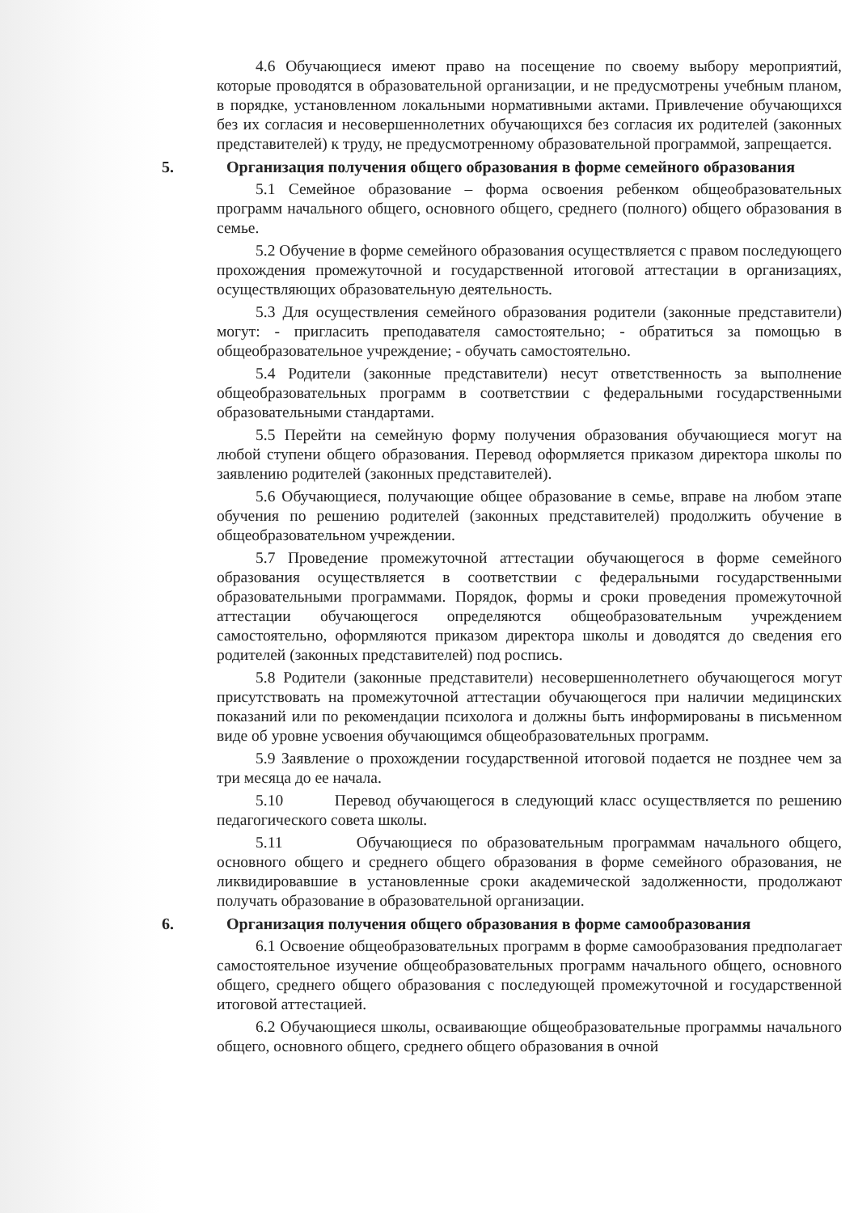4.6 Обучающиеся имеют право на посещение по своему выбору мероприятий, которые проводятся в образовательной организации, и не предусмотрены учебным планом, в порядке, установленном локальными нормативными актами. Привлечение обучающихся без их согласия и несовершеннолетних обучающихся без согласия их родителей (законных представителей) к труду, не предусмотренному образовательной программой, запрещается.
5. Организация получения общего образования в форме семейного образования
5.1 Семейное образование – форма освоения ребенком общеобразовательных программ начального общего, основного общего, среднего (полного) общего образования в семье.
5.2 Обучение в форме семейного образования осуществляется с правом последующего прохождения промежуточной и государственной итоговой аттестации в организациях, осуществляющих образовательную деятельность.
5.3 Для осуществления семейного образования родители (законные представители) могут: - пригласить преподавателя самостоятельно; - обратиться за помощью в общеобразовательное учреждение; - обучать самостоятельно.
5.4 Родители (законные представители) несут ответственность за выполнение общеобразовательных программ в соответствии с федеральными государственными образовательными стандартами.
5.5 Перейти на семейную форму получения образования обучающиеся могут на любой ступени общего образования. Перевод оформляется приказом директора школы по заявлению родителей (законных представителей).
5.6 Обучающиеся, получающие общее образование в семье, вправе на любом этапе обучения по решению родителей (законных представителей) продолжить обучение в общеобразовательном учреждении.
5.7 Проведение промежуточной аттестации обучающегося в форме семейного образования осуществляется в соответствии с федеральными государственными образовательными программами. Порядок, формы и сроки проведения промежуточной аттестации обучающегося определяются общеобразовательным учреждением самостоятельно, оформляются приказом директора школы и доводятся до сведения его родителей (законных представителей) под роспись.
5.8 Родители (законные представители) несовершеннолетнего обучающегося могут присутствовать на промежуточной аттестации обучающегося при наличии медицинских показаний или по рекомендации психолога и должны быть информированы в письменном виде об уровне усвоения обучающимся общеобразовательных программ.
5.9 Заявление о прохождении государственной итоговой подается не позднее чем за три месяца до ее начала.
5.10 Перевод обучающегося в следующий класс осуществляется по решению педагогического совета школы.
5.11 Обучающиеся по образовательным программам начального общего, основного общего и среднего общего образования в форме семейного образования, не ликвидировавшие в установленные сроки академической задолженности, продолжают получать образование в образовательной организации.
6. Организация получения общего образования в форме самообразования
6.1 Освоение общеобразовательных программ в форме самообразования предполагает самостоятельное изучение общеобразовательных программ начального общего, основного общего, среднего общего образования с последующей промежуточной и государственной итоговой аттестацией.
6.2 Обучающиеся школы, осваивающие общеобразовательные программы начального общего, основного общего, среднего общего образования в очной